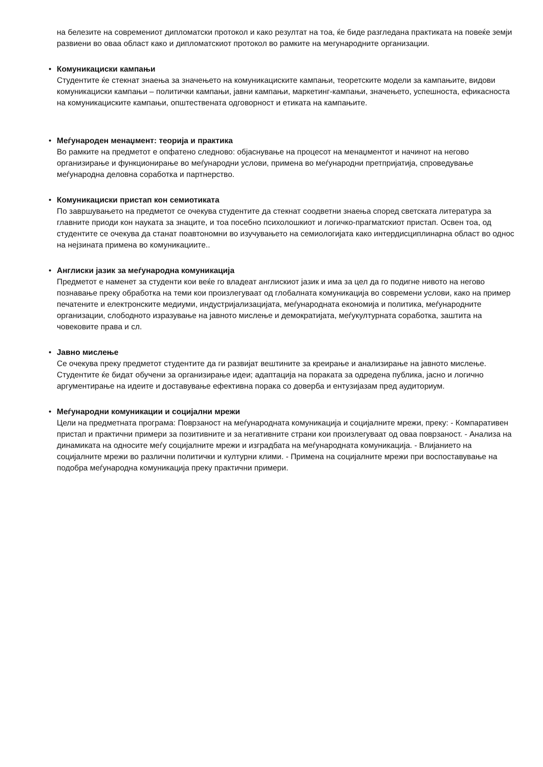на белезите на современиот дипломатски протокол и како резултат на тоа, ќе биде разгледана практиката на повеќе земји развиени во оваа област како и дипломатскиот протокол во рамките на мегународните организации.
• Комуникациски кампањи
Студентите ќе стекнат знаења за значењето на комуникациските кампањи, теоретските модели за кампањите, видови комуникациски кампањи – политички кампањи, јавни кампањи, маркетинг-кампањи, значењето, успешноста, ефикасноста на комуникациските кампањи, општествената одговорност и етиката на кампањите.
• Меѓународен менаџмент: теорија и практика
Во рамките на предметот е опфатено следново: објаснување на процесот на менаџментот и начинот на негово организирање и функционирање во меѓународни услови, примена во меѓународни претпријатија, спроведување меѓународна деловна соработка и партнерство.
• Комуникациски пристап кон семиотиката
По завршувањето на предметот се очекува студентите да стекнат соодветни знаења според светската литература за главните приоди кон науката за знаците, и тоа посебно психолошкиот и логичко-прагматскиот пристап. Освен тоа, од студентите се очекува да станат поавтономни во изучувањето на семиологијата како интердисциплинарна област во однос на нејзината примена во комуникациите..
• Англиски јазик за меѓународна комуникација
Предметот е наменет за студенти кои веќе го владеат англискиот јазик и има за цел да го подигне нивото на негово познавање преку обработка на теми кои произлегуваат од глобалната комуникација во современи услови, како на пример печатените и електронските медиуми, индустријализацијата, меѓународната економија и политика, меѓународните организации, слободното изразување на јавното мислење и демократијата, меѓукултурната соработка, заштита на човековите права и сл.
• Јавно мислење
Се очекува преку предметот студентите да ги развијат вештините за креирање и анализирање на јавното мислење. Студентите ќе бидат обучени за организирање идеи; адаптација на пораката за одредена публика, јасно и логично аргументирање на идеите и доставување ефективна порака со доверба и ентузијазам пред аудиториум.
• Меѓународни комуникации и социјални мрежи
Цели на предметната програма: Поврзаност на меѓународната комуникација и социјалните мрежи, преку: - Компаративен пристап и практични примери за позитивните и за негативните страни кои произлегуваат од оваа поврзаност. - Анализа на динамиката на односите меѓу социјалните мрежи и изградбата на меѓународната комуникација. - Влијанието на социјалните мрежи во различни политички и културни клими. - Примена на социјалните мрежи при воспоставување на подобра меѓународна комуникација преку практични примери.